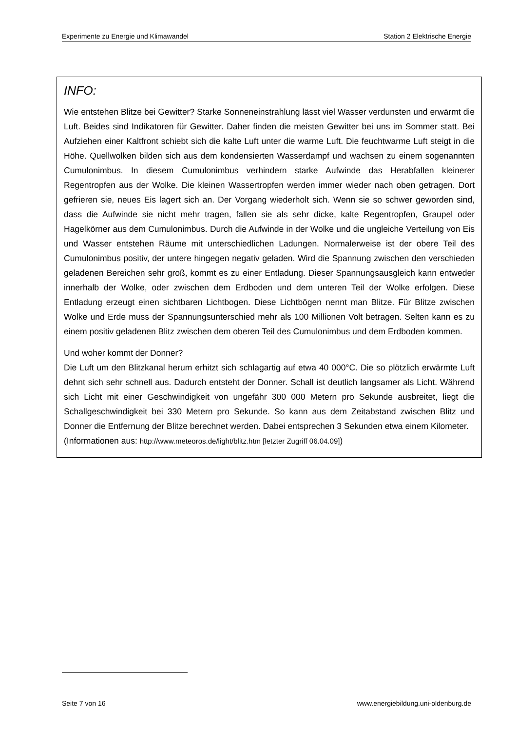Experimente zu Energie und Klimawandel Station 2 Elektrische Energie
INFO:
Wie entstehen Blitze bei Gewitter? Starke Sonneneinstrahlung lässt viel Wasser verdunsten und erwärmt die Luft. Beides sind Indikatoren für Gewitter. Daher finden die meisten Gewitter bei uns im Sommer statt. Bei Aufziehen einer Kaltfront schiebt sich die kalte Luft unter die warme Luft. Die feuchtwarme Luft steigt in die Höhe. Quellwolken bilden sich aus dem kondensierten Wasserdampf und wachsen zu einem sogenannten Cumulonimbus. In diesem Cumulonimbus verhindern starke Aufwinde das Herabfallen kleinerer Regentropfen aus der Wolke. Die kleinen Wassertropfen werden immer wieder nach oben getragen. Dort gefrieren sie, neues Eis lagert sich an. Der Vorgang wiederholt sich. Wenn sie so schwer geworden sind, dass die Aufwinde sie nicht mehr tragen, fallen sie als sehr dicke, kalte Regentropfen, Graupel oder Hagelkörner aus dem Cumulonimbus. Durch die Aufwinde in der Wolke und die ungleiche Verteilung von Eis und Wasser entstehen Räume mit unterschiedlichen Ladungen. Normalerweise ist der obere Teil des Cumulonimbus positiv, der untere hingegen negativ geladen. Wird die Spannung zwischen den verschieden geladenen Bereichen sehr groß, kommt es zu einer Entladung. Dieser Spannungsausgleich kann entweder innerhalb der Wolke, oder zwischen dem Erdboden und dem unteren Teil der Wolke erfolgen. Diese Entladung erzeugt einen sichtbaren Lichtbogen. Diese Lichtbögen nennt man Blitze. Für Blitze zwischen Wolke und Erde muss der Spannungsunterschied mehr als 100 Millionen Volt betragen. Selten kann es zu einem positiv geladenen Blitz zwischen dem oberen Teil des Cumulonimbus und dem Erdboden kommen.
Und woher kommt der Donner?
Die Luft um den Blitzkanal herum erhitzt sich schlagartig auf etwa 40 000°C. Die so plötzlich erwärmte Luft dehnt sich sehr schnell aus. Dadurch entsteht der Donner. Schall ist deutlich langsamer als Licht. Während sich Licht mit einer Geschwindigkeit von ungefähr 300 000 Metern pro Sekunde ausbreitet, liegt die Schallgeschwindigkeit bei 330 Metern pro Sekunde. So kann aus dem Zeitabstand zwischen Blitz und Donner die Entfernung der Blitze berechnet werden. Dabei entsprechen 3 Sekunden etwa einem Kilometer.
(Informationen aus: http://www.meteoros.de/light/blitz.htm [letzter Zugriff 06.04.09])
Seite 7 von 16 www.energiebildung.uni-oldenburg.de